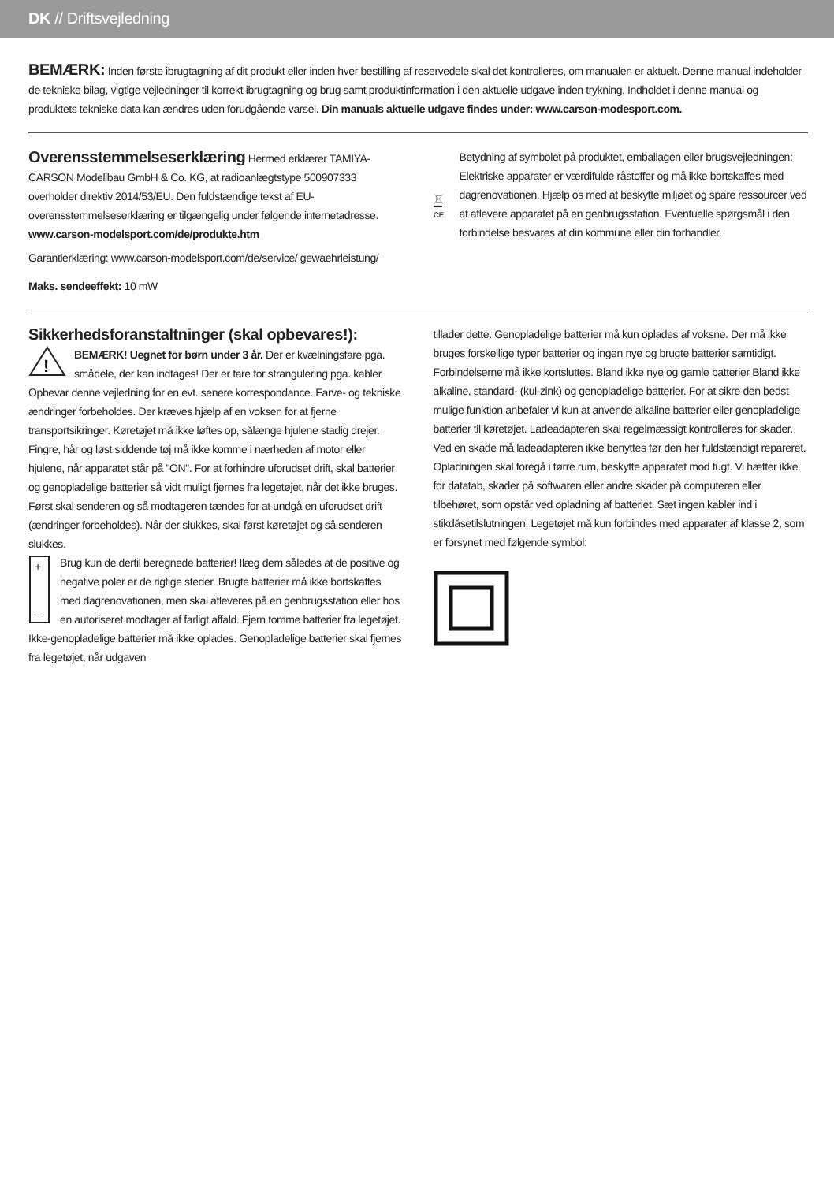DK // Driftsvejledning
BEMÆRK: Inden første ibrugtagning af dit produkt eller inden hver bestilling af reservedele skal det kontrolleres, om manualen er aktuelt. Denne manual indeholder de tekniske bilag, vigtige vejledninger til korrekt ibrugtagning og brug samt produktinformation i den aktuelle udgave inden trykning. Indholdet i denne manual og produktets tekniske data kan ændres uden forudgående varsel. Din manuals aktuelle udgave findes under: www.carson-modesport.com.
Overensstemmelseserklæring
Hermed erklærer TAMIYA-CARSON Modellbau GmbH & Co. KG, at radioanlægtstype 500907333 overholder direktiv 2014/53/EU. Den fuldstændige tekst af EU-overensstemmelseserklæring er tilgængelig under følgende internetadresse. www.carson-modelsport.com/de/produkte.htm
Garantierklæring: www.carson-modelsport.com/de/service/ gewaehrleistung/
Maks. sendeeffekt: 10 mW
CE
Betydning af symbolet på produktet, emballagen eller brugsvejledningen: Elektriske apparater er værdifulde råstoffer og må ikke bortskaffes med dagrenovationen. Hjælp os med at beskytte miljøet og spare ressourcer ved at aflevere apparatet på en genbrugsstation. Eventuelle spørgsmål i den forbindelse besvares af din kommune eller din forhandler.
Sikkerhedsforanstaltninger (skal opbevares!):
!
BEMÆRK! Uegnet for børn under 3 år. Der er kvælningsfare pga. smådele, der kan indtages! Der er fare for strangulering pga. kabler Opbevar denne vejledning for en evt. senere korrespondance. Farve- og tekniske ændringer forbeholdes. Der kræves hjælp af en voksen for at fjerne transportsikringer. Køretøjet må ikke løftes op, sålænge hjulene stadig drejer. Fingre, hår og løst siddende tøj må ikke komme i nærheden af motor eller hjulene, når apparatet står på "ON". For at forhindre uforudset drift, skal batterier og genopladelige batterier så vidt muligt fjernes fra legetøjet, når det ikke bruges. Først skal senderen og så modtageren tændes for at undgå en uforudset drift (ændringer forbeholdes). Når der slukkes, skal først køretøjet og så senderen slukkes.
+
–
Brug kun de dertil beregnede batterier! Ilæg dem således at de positive og negative poler er de rigtige steder. Brugte batterier må ikke bortskaffes med dagrenovationen, men skal afleveres på en genbrugsstation eller hos en autoriseret modtager af farligt affald. Fjern tomme batterier fra legetøjet. Ikke-genopladelige batterier må ikke oplades. Genopladelige batterier skal fjernes fra legetøjet, når udgaven
tillader dette. Genopladelige batterier må kun oplades af voksne. Der må ikke bruges forskellige typer batterier og ingen nye og brugte batterier samtidigt. Forbindelserne må ikke kortsluttes. Bland ikke nye og gamle batterier Bland ikke alkaline, standard- (kul-zink) og genopladelige batterier. For at sikre den bedst mulige funktion anbefaler vi kun at anvende alkaline batterier eller genopladelige batterier til køretøjet. Ladeadapteren skal regelmæssigt kontrolleres for skader. Ved en skade må ladeadapteren ikke benyttes før den her fuldstændigt repareret. Opladningen skal foregå i tørre rum, beskytte apparatet mod fugt. Vi hæfter ikke for datatab, skader på softwaren eller andre skader på computeren eller tilbehøret, som opstår ved opladning af batteriet. Sæt ingen kabler ind i stikdåsetilslutningen. Legetøjet må kun forbindes med apparater af klasse 2, som er forsynet med følgende symbol: